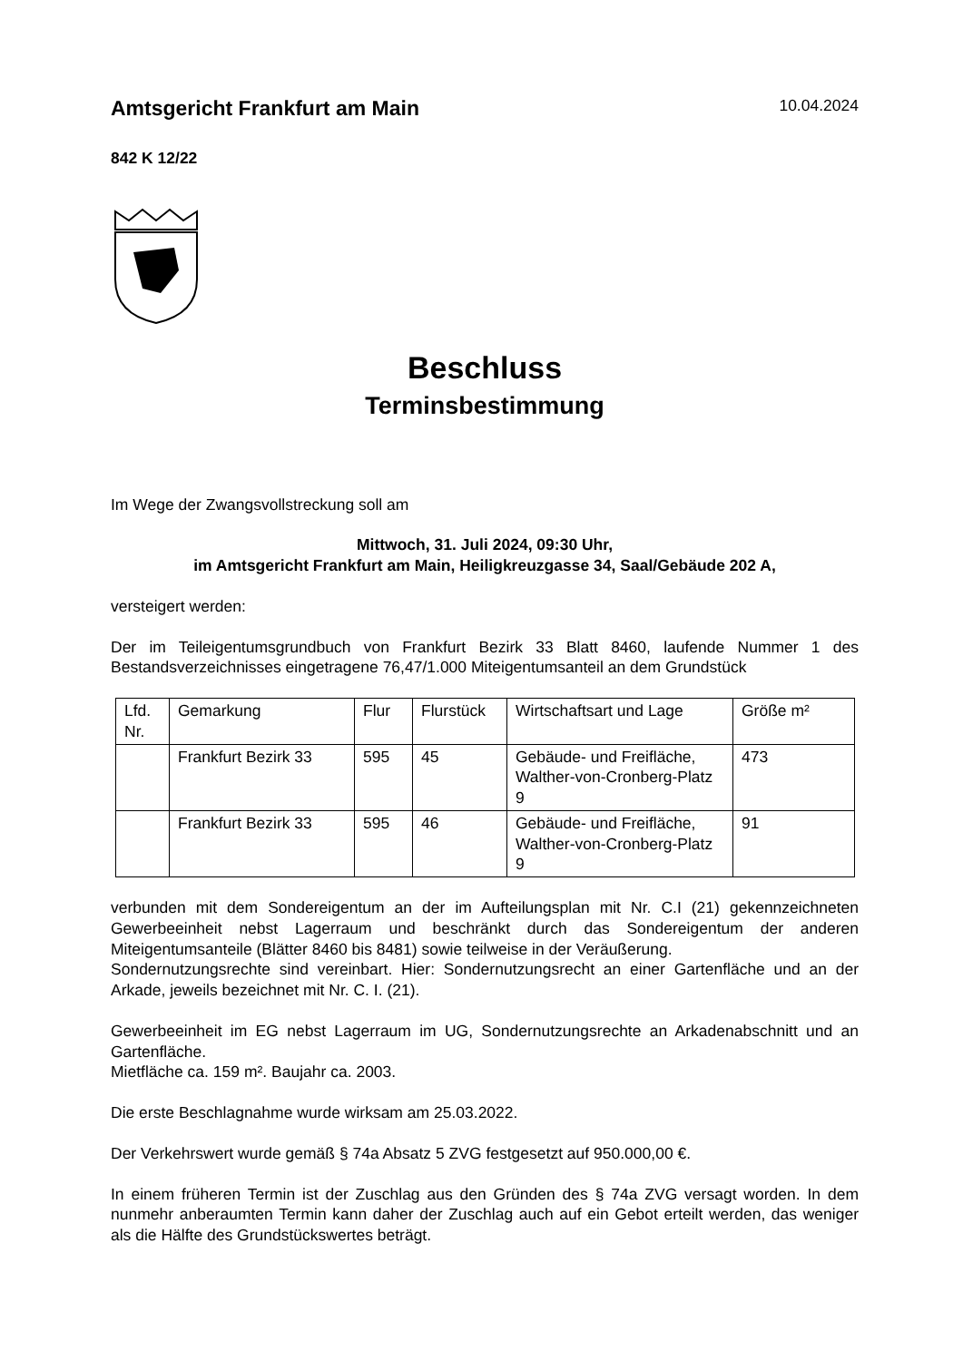Amtsgericht Frankfurt am Main
10.04.2024
842 K 12/22
Beschluss
Terminsbestimmung
Im Wege der Zwangsvollstreckung soll am
Mittwoch, 31. Juli 2024, 09:30 Uhr,
im Amtsgericht Frankfurt am Main, Heiligkreuzgasse 34, Saal/Gebäude 202 A,
versteigert werden:
Der im Teileigentumsgrundbuch von Frankfurt Bezirk 33 Blatt 8460, laufende Nummer 1 des Bestandsverzeichnisses eingetragene 76,47/1.000 Miteigentumsanteil an dem Grundstück
| Lfd. Nr. | Gemarkung | Flur | Flurstück | Wirtschaftsart und Lage | Größe m² |
| | Frankfurt Bezirk 33 | 595 | 45 | Gebäude- und Freifläche, Walther-von-Cronberg-Platz 9 | 473 |
| | Frankfurt Bezirk 33 | 595 | 46 | Gebäude- und Freifläche, Walther-von-Cronberg-Platz 9 | 91 |
verbunden mit dem Sondereigentum an der im Aufteilungsplan mit Nr. C.I (21) gekennzeichneten Gewerbeeinheit nebst Lagerraum und beschränkt durch das Sondereigentum der anderen Miteigentumsanteile (Blätter 8460 bis 8481) sowie teilweise in der Veräußerung.
Sondernutzungsrechte sind vereinbart. Hier: Sondernutzungsrecht an einer Gartenfläche und an der Arkade, jeweils bezeichnet mit Nr. C. I. (21).
Gewerbeeinheit im EG nebst Lagerraum im UG, Sondernutzungsrechte an Arkadenabschnitt und an Gartenfläche.
Mietfläche ca. 159 m². Baujahr ca. 2003.
Die erste Beschlagnahme wurde wirksam am 25.03.2022.
Der Verkehrswert wurde gemäß § 74a Absatz 5 ZVG festgesetzt auf 950.000,00 €.
In einem früheren Termin ist der Zuschlag aus den Gründen des § 74a ZVG versagt worden. In dem nunmehr anberaumten Termin kann daher der Zuschlag auch auf ein Gebot erteilt werden, das weniger als die Hälfte des Grundstückswertes beträgt.